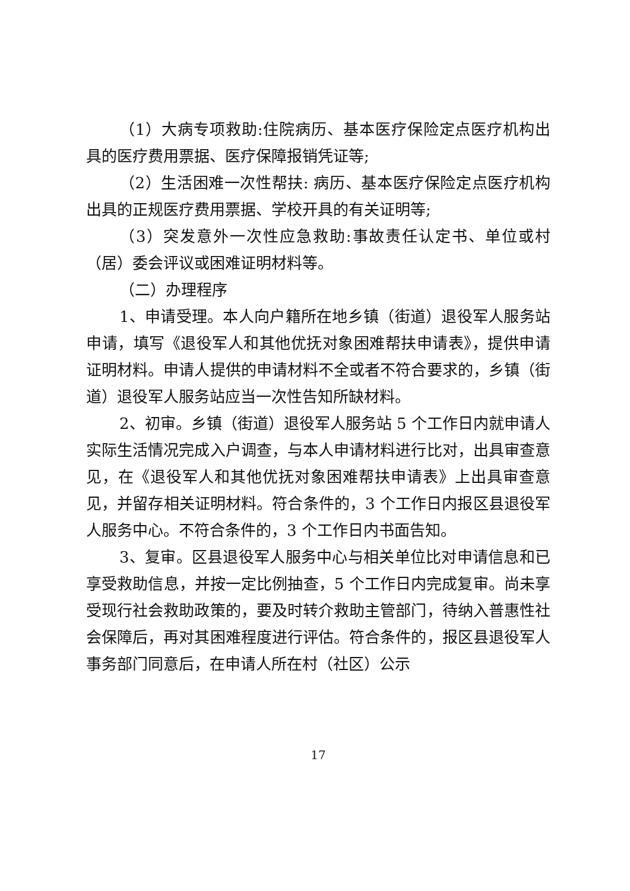（1）大病专项救助:住院病历、基本医疗保险定点医疗机构出具的医疗费用票据、医疗保障报销凭证等;
（2）生活困难一次性帮扶: 病历、基本医疗保险定点医疗机构出具的正规医疗费用票据、学校开具的有关证明等;
（3）突发意外一次性应急救助:事故责任认定书、单位或村（居）委会评议或困难证明材料等。
（二）办理程序
1、申请受理。本人向户籍所在地乡镇（街道）退役军人服务站申请，填写《退役军人和其他优抚对象困难帮扶申请表》，提供申请证明材料。申请人提供的申请材料不全或者不符合要求的，乡镇（街道）退役军人服务站应当一次性告知所缺材料。
2、初审。乡镇（街道）退役军人服务站 5 个工作日内就申请人实际生活情况完成入户调查，与本人申请材料进行比对，出具审查意见，在《退役军人和其他优抚对象困难帮扶申请表》上出具审查意见，并留存相关证明材料。符合条件的，3 个工作日内报区县退役军人服务中心。不符合条件的，3 个工作日内书面告知。
3、复审。区县退役军人服务中心与相关单位比对申请信息和已享受救助信息，并按一定比例抽查，5 个工作日内完成复审。尚未享受现行社会救助政策的，要及时转介救助主管部门，待纳入普惠性社会保障后，再对其困难程度进行评估。符合条件的，报区县退役军人事务部门同意后，在申请人所在村（社区）公示
17